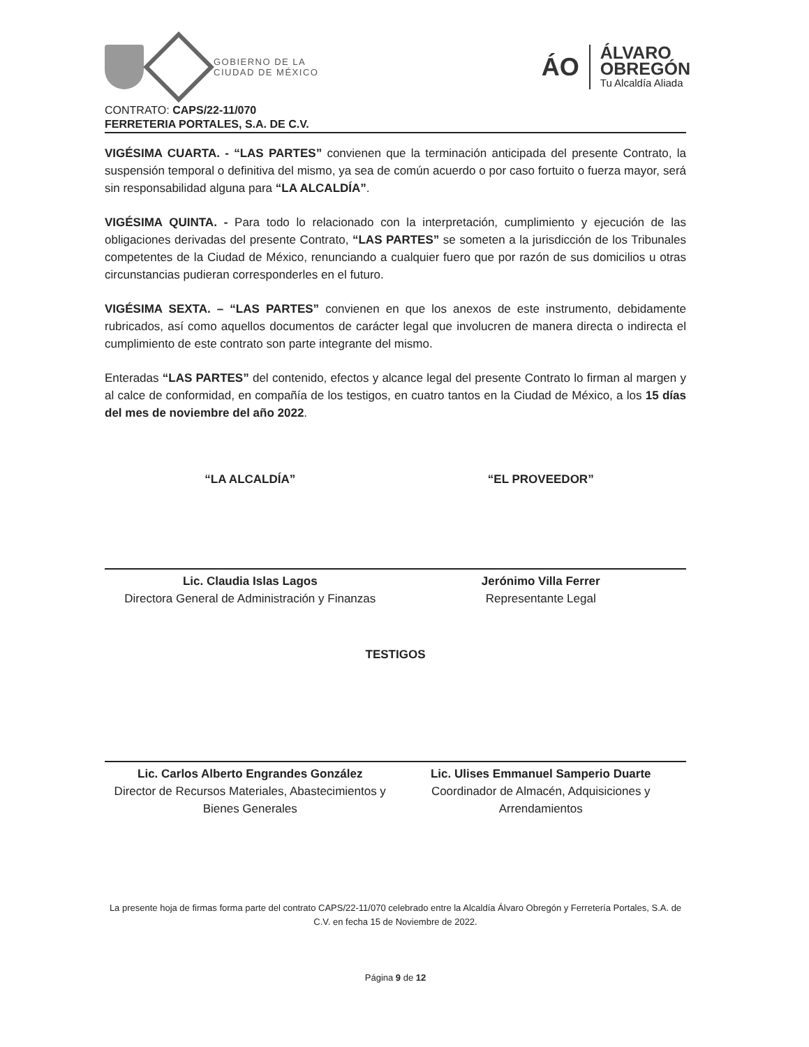GOBIERNO DE LA
CIUDAD DE MÉXICO
ÁO
ÁLVARO
OBREGÓN
Tu Alcaldía Aliada
CONTRATO: CAPS/22-11/070
FERRETERIA PORTALES, S.A. DE C.V.
VIGÉSIMA CUARTA. - “LAS PARTES” convienen que la terminación anticipada del presente Contrato, la suspensión temporal o definitiva del mismo, ya sea de común acuerdo o por caso fortuito o fuerza mayor, será sin responsabilidad alguna para “LA ALCALDÍA”.
VIGÉSIMA QUINTA. - Para todo lo relacionado con la interpretación, cumplimiento y ejecución de las obligaciones derivadas del presente Contrato, “LAS PARTES” se someten a la jurisdicción de los Tribunales competentes de la Ciudad de México, renunciando a cualquier fuero que por razón de sus domicilios u otras circunstancias pudieran corresponderles en el futuro.
VIGÉSIMA SEXTA. – “LAS PARTES” convienen en que los anexos de este instrumento, debidamente rubricados, así como aquellos documentos de carácter legal que involucren de manera directa o indirecta el cumplimiento de este contrato son parte integrante del mismo.
Enteradas “LAS PARTES” del contenido, efectos y alcance legal del presente Contrato lo firman al margen y al calce de conformidad, en compañía de los testigos, en cuatro tantos en la Ciudad de México, a los 15 días del mes de noviembre del año 2022.
“LA ALCALDÍA”
Lic. Claudia Islas Lagos
Directora General de Administración y Finanzas
“EL PROVEEDOR”
Jerónimo Villa Ferrer
Representante Legal
TESTIGOS
Lic. Carlos Alberto Engrandes González
Director de Recursos Materiales, Abastecimientos y Bienes Generales
Lic. Ulises Emmanuel Samperio Duarte
Coordinador de Almacén, Adquisiciones y Arrendamientos
La presente hoja de firmas forma parte del contrato CAPS/22-11/070 celebrado entre la Alcaldía Álvaro Obregón y Ferretería Portales, S.A. de C.V. en fecha 15 de Noviembre de 2022.
Página 9 de 12